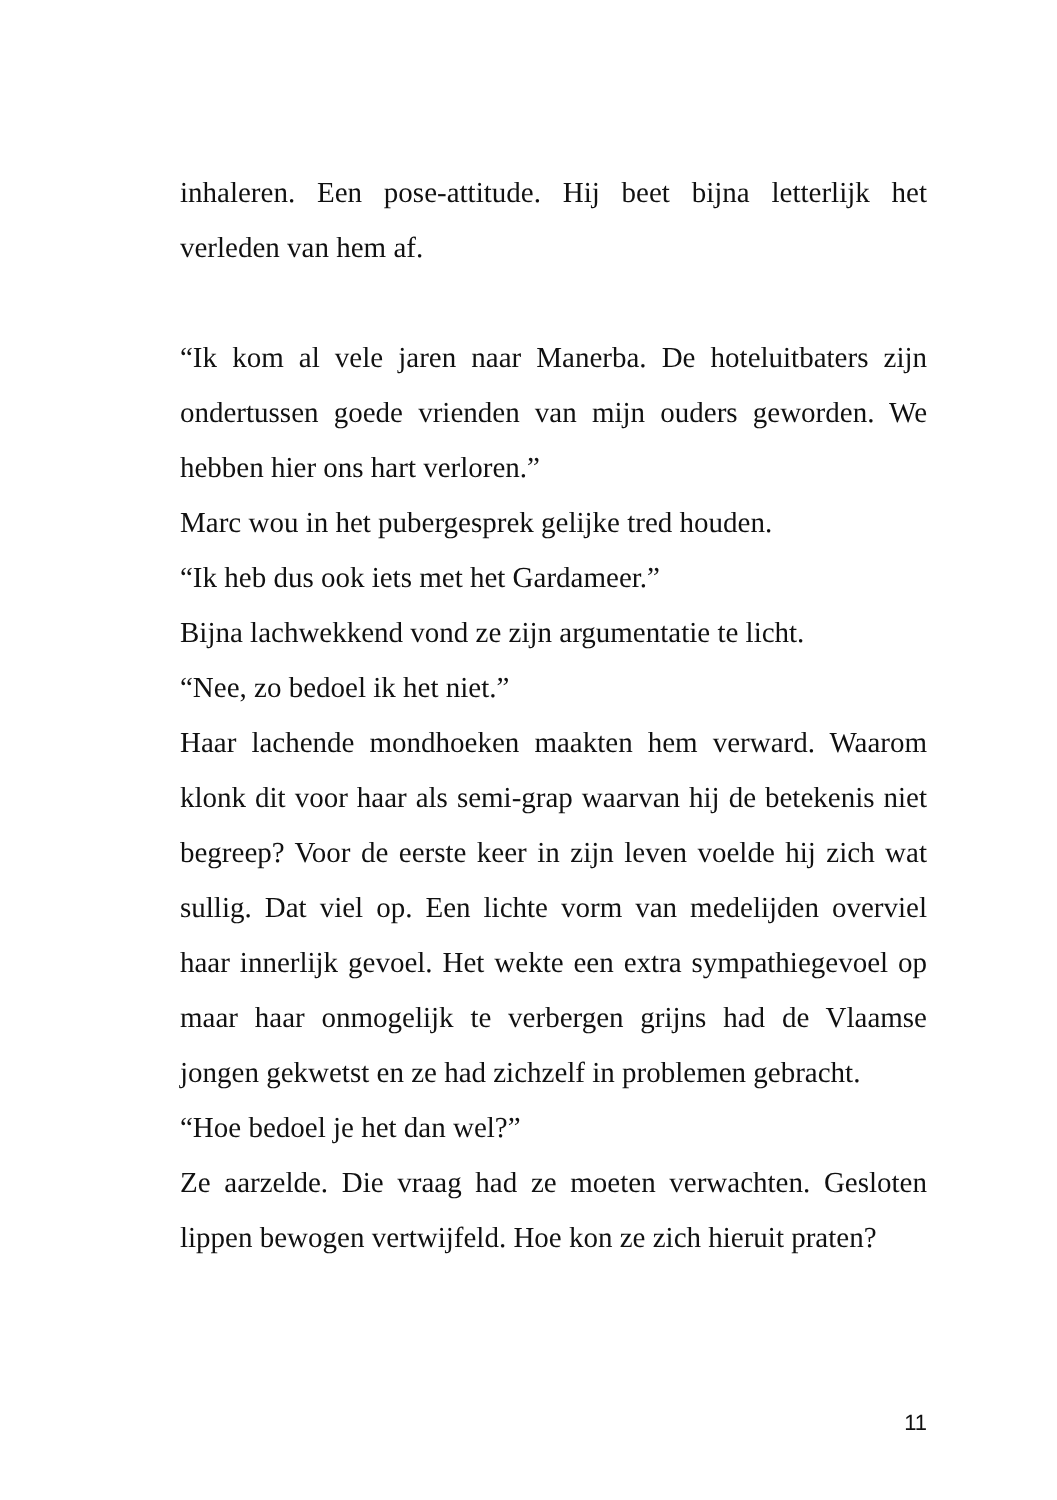inhaleren. Een pose-attitude. Hij beet bijna letterlijk het verleden van hem af.
“Ik kom al vele jaren naar Manerba. De hoteluitbaters zijn ondertussen goede vrienden van mijn ouders geworden. We hebben hier ons hart verloren.”
Marc wou in het pubergesprek gelijke tred houden.
“Ik heb dus ook iets met het Gardameer.”
Bijna lachwekkend vond ze zijn argumentatie te licht.
“Nee, zo bedoel ik het niet.”
Haar lachende mondhoeken maakten hem verward. Waarom klonk dit voor haar als semi-grap waarvan hij de betekenis niet begreep? Voor de eerste keer in zijn leven voelde hij zich wat sullig. Dat viel op. Een lichte vorm van medelijden overviel haar innerlijk gevoel. Het wekte een extra sympathiegevoel op maar haar onmogelijk te verbergen grijns had de Vlaamse jongen gekwetst en ze had zichzelf in problemen gebracht.
“Hoe bedoel je het dan wel?”
Ze aarzelde. Die vraag had ze moeten verwachten. Gesloten lippen bewogen vertwijfeld. Hoe kon ze zich hieruit praten?
11